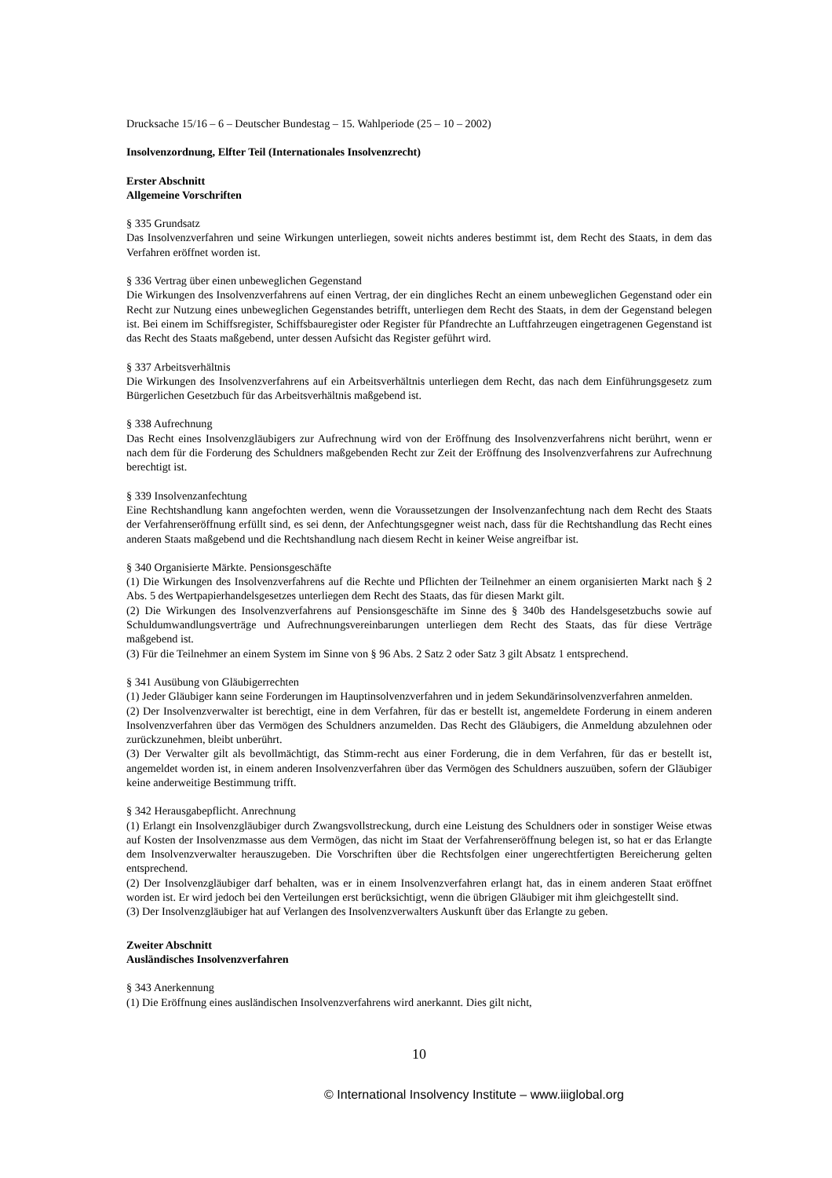Drucksache 15/16 – 6 – Deutscher Bundestag – 15. Wahlperiode (25 – 10 – 2002)
Insolvenzordnung, Elfter Teil (Internationales Insolvenzrecht)
Erster Abschnitt
Allgemeine Vorschriften
§ 335 Grundsatz
Das Insolvenzverfahren und seine Wirkungen unterliegen, soweit nichts anderes bestimmt ist, dem Recht des Staats, in dem das Verfahren eröffnet worden ist.
§ 336 Vertrag über einen unbeweglichen Gegenstand
Die Wirkungen des Insolvenzverfahrens auf einen Vertrag, der ein dingliches Recht an einem unbeweglichen Gegenstand oder ein Recht zur Nutzung eines unbeweglichen Gegenstandes betrifft, unterliegen dem Recht des Staats, in dem der Gegenstand belegen ist. Bei einem im Schiffsregister, Schiffsbauregister oder Register für Pfandrechte an Luftfahrzeugen eingetragenen Gegenstand ist das Recht des Staats maßgebend, unter dessen Aufsicht das Register geführt wird.
§ 337 Arbeitsverhältnis
Die Wirkungen des Insolvenzverfahrens auf ein Arbeitsverhältnis unterliegen dem Recht, das nach dem Einführungsgesetz zum Bürgerlichen Gesetzbuch für das Arbeitsverhältnis maßgebend ist.
§ 338 Aufrechnung
Das Recht eines Insolvenzgläubigers zur Aufrechnung wird von der Eröffnung des Insolvenzverfahrens nicht berührt, wenn er nach dem für die Forderung des Schuldners maßgebenden Recht zur Zeit der Eröffnung des Insolvenzverfahrens zur Aufrechnung berechtigt ist.
§ 339 Insolvenzanfechtung
Eine Rechtshandlung kann angefochten werden, wenn die Voraussetzungen der Insolvenzanfechtung nach dem Recht des Staats der Verfahrenseröffnung erfüllt sind, es sei denn, der Anfechtungsgegner weist nach, dass für die Rechtshandlung das Recht eines anderen Staats maßgebend und die Rechtshandlung nach diesem Recht in keiner Weise angreifbar ist.
§ 340 Organisierte Märkte. Pensionsgeschäfte
(1) Die Wirkungen des Insolvenzverfahrens auf die Rechte und Pflichten der Teilnehmer an einem organisierten Markt nach § 2 Abs. 5 des Wertpapierhandelsgesetzes unterliegen dem Recht des Staats, das für diesen Markt gilt.
(2) Die Wirkungen des Insolvenzverfahrens auf Pensionsgeschäfte im Sinne des § 340b des Handelsgesetzbuchs sowie auf Schuldumwandlungsverträge und Aufrechnungsvereinbarungen unterliegen dem Recht des Staats, das für diese Verträge maßgebend ist.
(3) Für die Teilnehmer an einem System im Sinne von § 96 Abs. 2 Satz 2 oder Satz 3 gilt Absatz 1 entsprechend.
§ 341 Ausübung von Gläubigerrechten
(1) Jeder Gläubiger kann seine Forderungen im Hauptinsolvenzverfahren und in jedem Sekundärinsolvenzverfahren anmelden.
(2) Der Insolvenzverwalter ist berechtigt, eine in dem Verfahren, für das er bestellt ist, angemeldete Forderung in einem anderen Insolvenzverfahren über das Vermögen des Schuldners anzumelden. Das Recht des Gläubigers, die Anmeldung abzulehnen oder zurückzunehmen, bleibt unberührt.
(3) Der Verwalter gilt als bevollmächtigt, das Stimm-recht aus einer Forderung, die in dem Verfahren, für das er bestellt ist, angemeldet worden ist, in einem anderen Insolvenzverfahren über das Vermögen des Schuldners auszuüben, sofern der Gläubiger keine anderweitige Bestimmung trifft.
§ 342 Herausgabepflicht. Anrechnung
(1) Erlangt ein Insolvenzgläubiger durch Zwangsvollstreckung, durch eine Leistung des Schuldners oder in sonstiger Weise etwas auf Kosten der Insolvenzmasse aus dem Vermögen, das nicht im Staat der Verfahrenseröffnung belegen ist, so hat er das Erlangte dem Insolvenzverwalter herauszugeben. Die Vorschriften über die Rechtsfolgen einer ungerechtfertigten Bereicherung gelten entsprechend.
(2) Der Insolvenzgläubiger darf behalten, was er in einem Insolvenzverfahren erlangt hat, das in einem anderen Staat eröffnet worden ist. Er wird jedoch bei den Verteilungen erst berücksichtigt, wenn die übrigen Gläubiger mit ihm gleichgestellt sind.
(3) Der Insolvenzgläubiger hat auf Verlangen des Insolvenzverwalters Auskunft über das Erlangte zu geben.
Zweiter Abschnitt
Ausländisches Insolvenzverfahren
§ 343 Anerkennung
(1) Die Eröffnung eines ausländischen Insolvenzverfahrens wird anerkannt. Dies gilt nicht,
10
© International Insolvency Institute – www.iiiglobal.org